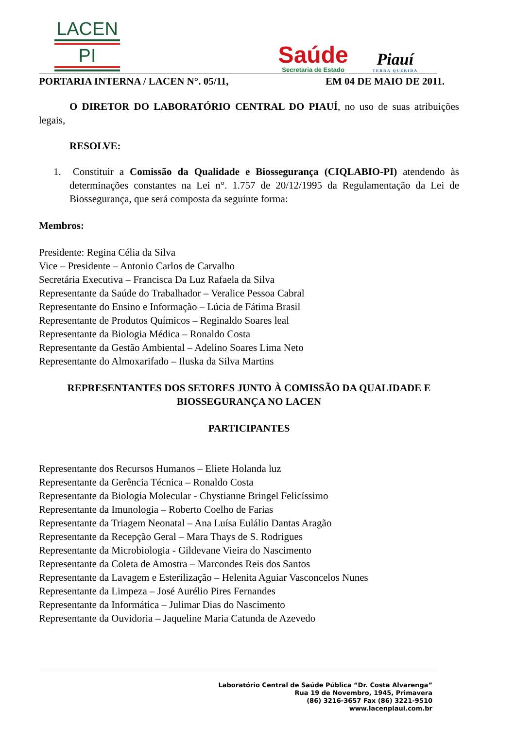LACEN
PI
Saúde
Secretaria de Estado
Piauí
TERRA QUERIDA
PORTARIA INTERNA / LACEN N°. 05/11, EM 04 DE MAIO DE 2011.
O DIRETOR DO LABORATÓRIO CENTRAL DO PIAUÍ, no uso de suas atribuições legais,
RESOLVE:
1. Constituir a Comissão da Qualidade e Biossegurança (CIQLABIO-PI) atendendo às determinações constantes na Lei n°. 1.757 de 20/12/1995 da Regulamentação da Lei de Biossegurança, que será composta da seguinte forma:
Membros:
Presidente: Regina Célia da Silva
Vice – Presidente – Antonio Carlos de Carvalho
Secretária Executiva – Francisca Da Luz Rafaela da Silva
Representante da Saúde do Trabalhador – Veralice Pessoa Cabral
Representante do Ensino e Informação – Lúcia de Fátima Brasil
Representante de Produtos Químicos – Reginaldo Soares leal
Representante da Biologia Médica – Ronaldo Costa
Representante da Gestão Ambiental – Adelino Soares Lima Neto
Representante do Almoxarifado – Iluska da Silva Martins
REPRESENTANTES DOS SETORES JUNTO À COMISSÃO DA QUALIDADE E BIOSSEGURANÇA NO LACEN
PARTICIPANTES
Representante dos Recursos Humanos – Eliete Holanda luz
Representante da Gerência Técnica – Ronaldo Costa
Representante da Biologia Molecular - Chystianne Bringel Felicíssimo
Representante da Imunologia – Roberto Coelho de Farias
Representante da Triagem Neonatal – Ana Luísa Eulálio Dantas Aragão
Representante da Recepção Geral – Mara Thays de S. Rodrigues
Representante da Microbiologia - Gildevane Vieira do Nascimento
Representante da Coleta de Amostra – Marcondes Reis dos Santos
Representante da Lavagem e Esterilização – Helenita Aguiar Vasconcelos Nunes
Representante da Limpeza – José Aurélio Pires Fernandes
Representante da Informática – Julimar Dias do Nascimento
Representante da Ouvidoria – Jaqueline Maria Catunda de Azevedo
Laboratório Central de Saúde Pública “Dr. Costa Alvarenga”
Rua 19 de Novembro, 1945, Primavera
(86) 3216-3657 Fax (86) 3221-9510
www.lacenpiaui.com.br